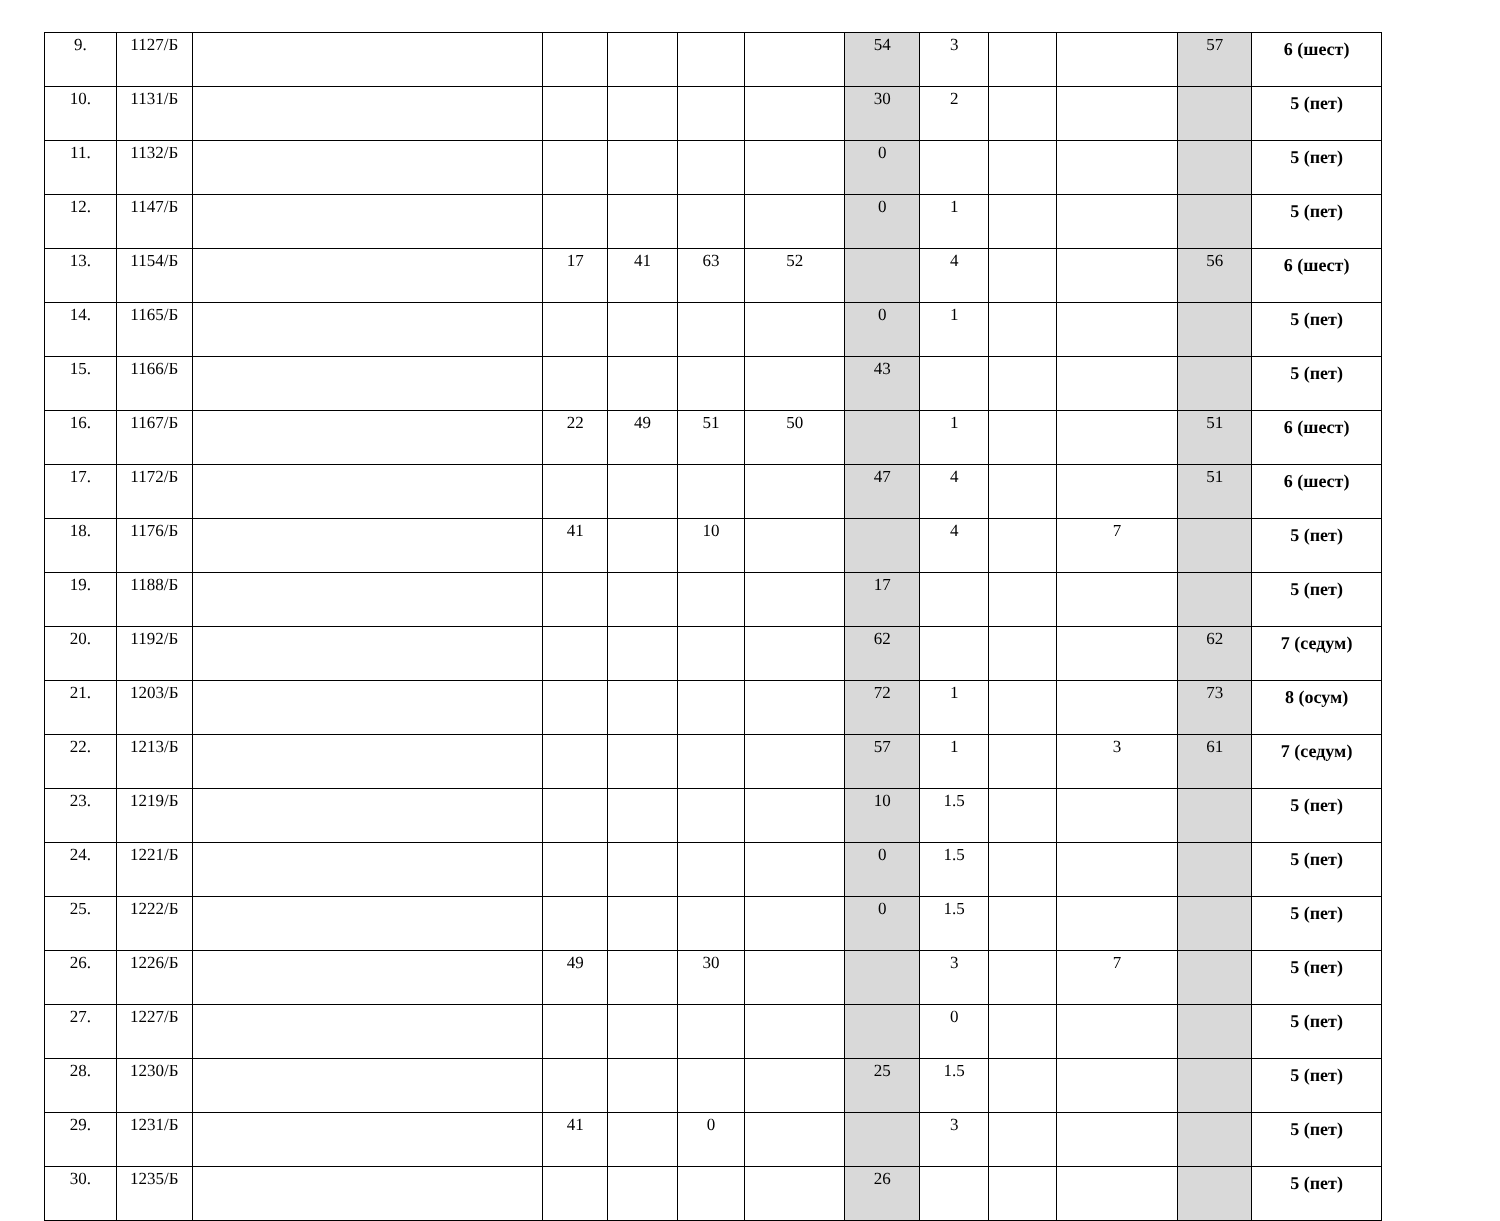| 9. | 1127/Б | | | | | | 54 | 3 | | | 57 | 6 (шест) |
| 10. | 1131/Б | | | | | | 30 | 2 | | | | 5 (пет) |
| 11. | 1132/Б | | | | | | 0 | | | | | 5 (пет) |
| 12. | 1147/Б | | | | | | 0 | 1 | | | | 5 (пет) |
| 13. | 1154/Б | | 17 | 41 | 63 | 52 | | 4 | | | 56 | 6 (шест) |
| 14. | 1165/Б | | | | | | 0 | 1 | | | | 5 (пет) |
| 15. | 1166/Б | | | | | | 43 | | | | | 5 (пет) |
| 16. | 1167/Б | | 22 | 49 | 51 | 50 | | 1 | | | 51 | 6 (шест) |
| 17. | 1172/Б | | | | | | 47 | 4 | | | 51 | 6 (шест) |
| 18. | 1176/Б | | 41 | | 10 | | | 4 | | 7 | | 5 (пет) |
| 19. | 1188/Б | | | | | | 17 | | | | | 5 (пет) |
| 20. | 1192/Б | | | | | | 62 | | | | 62 | 7 (седум) |
| 21. | 1203/Б | | | | | | 72 | 1 | | | 73 | 8 (осум) |
| 22. | 1213/Б | | | | | | 57 | 1 | | 3 | 61 | 7 (седум) |
| 23. | 1219/Б | | | | | | 10 | 1.5 | | | | 5 (пет) |
| 24. | 1221/Б | | | | | | 0 | 1.5 | | | | 5 (пет) |
| 25. | 1222/Б | | | | | | 0 | 1.5 | | | | 5 (пет) |
| 26. | 1226/Б | | 49 | | 30 | | | 3 | | 7 | | 5 (пет) |
| 27. | 1227/Б | | | | | | | 0 | | | | 5 (пет) |
| 28. | 1230/Б | | | | | | 25 | 1.5 | | | | 5 (пет) |
| 29. | 1231/Б | | 41 | | 0 | | | 3 | | | | 5 (пет) |
| 30. | 1235/Б | | | | | | 26 | | | | | 5 (пет) |